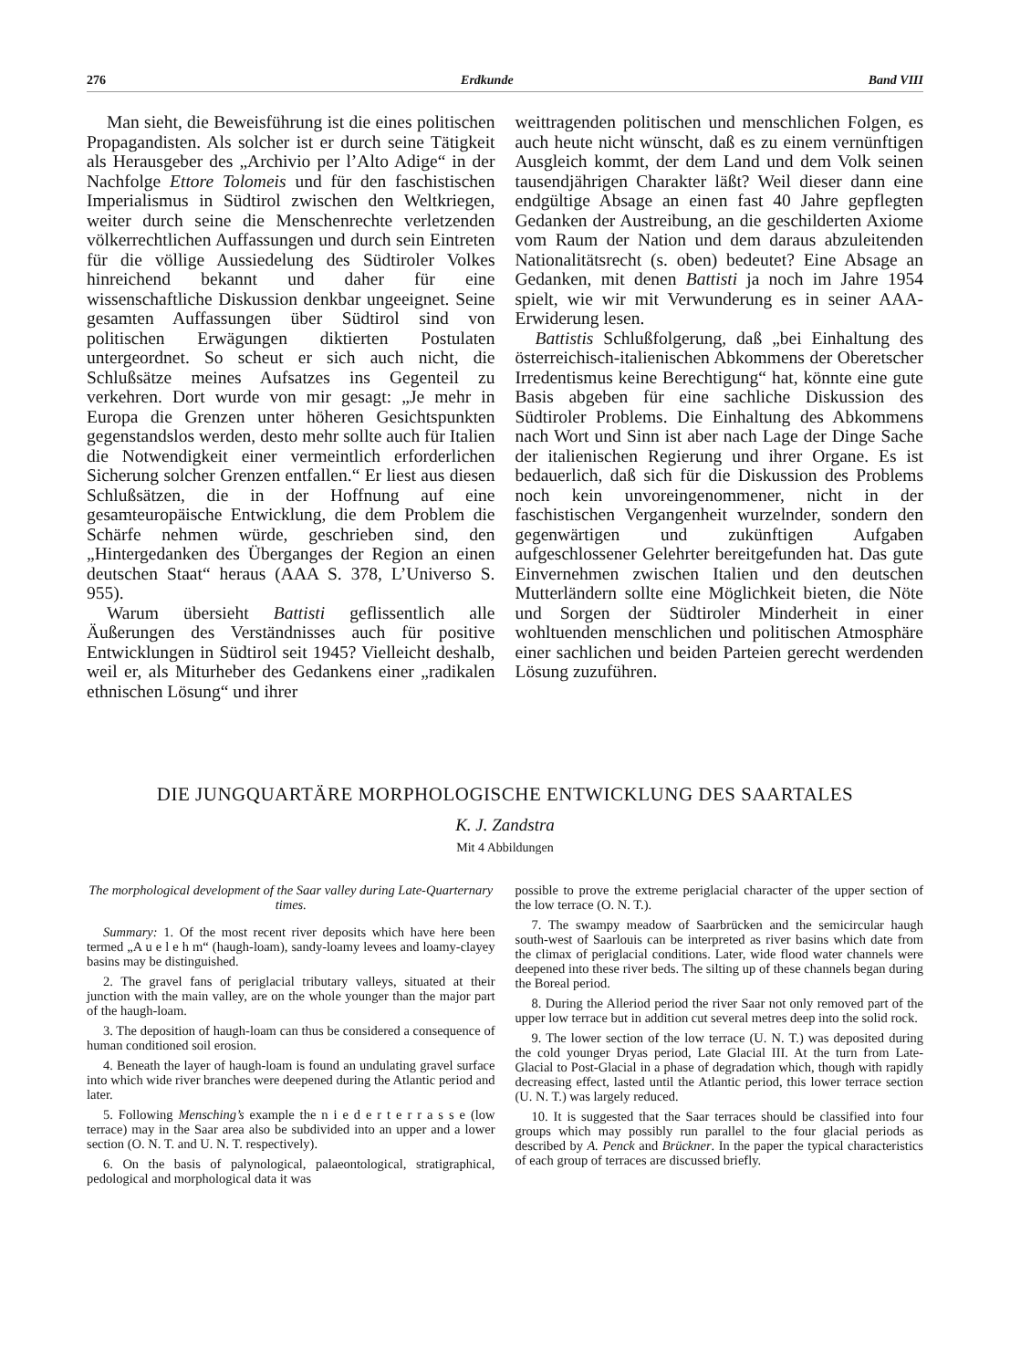276 Erdkunde Band VIII
Man sieht, die Beweisführung ist die eines politischen Propagandisten. Als solcher ist er durch seine Tätigkeit als Herausgeber des „Archivio per l’Alto Adige“ in der Nachfolge Ettore Tolomeis und für den faschistischen Imperialismus in Südtirol zwischen den Weltkriegen, weiter durch seine die Menschenrechte verletzenden völkerrechtlichen Auffassungen und durch sein Eintreten für die völlige Aussiedelung des Südtiroler Volkes hinreichend bekannt und daher für eine wissenschaftliche Diskussion denkbar ungeeignet. Seine gesamten Auffassungen über Südtirol sind von politischen Erwägungen diktierten Postulaten untergeordnet. So scheut er sich auch nicht, die Schlußsätze meines Aufsatzes ins Gegenteil zu verkehren. Dort wurde von mir gesagt: „Je mehr in Europa die Grenzen unter höheren Gesichtspunkten gegenstandslos werden, desto mehr sollte auch für Italien die Notwendigkeit einer vermeintlich erforderlichen Sicherung solcher Grenzen entfallen.“ Er liest aus diesen Schlußsätzen, die in der Hoffnung auf eine gesamteuropäische Entwicklung, die dem Problem die Schärfe nehmen würde, geschrieben sind, den „Hintergedanken des Überganges der Region an einen deutschen Staat“ heraus (AAA S. 378, L’Universo S. 955).
Warum übersieht Battisti geflissentlich alle Äußerungen des Verständnisses auch für positive Entwicklungen in Südtirol seit 1945? Vielleicht deshalb, weil er, als Miturheber des Gedankens einer „radikalen ethnischen Lösung“ und ihrer
weittragenden politischen und menschlichen Folgen, es auch heute nicht wünscht, daß es zu einem vernünftigen Ausgleich kommt, der dem Land und dem Volk seinen tausendjährigen Charakter läßt? Weil dieser dann eine endgültige Absage an einen fast 40 Jahre gepflegten Gedanken der Austreibung, an die geschilderten Axiome vom Raum der Nation und dem daraus abzuleitenden Nationalitätsrecht (s. oben) bedeutet? Eine Absage an Gedanken, mit denen Battisti ja noch im Jahre 1954 spielt, wie wir mit Verwunderung es in seiner AAA-Erwiderung lesen.
Battistis Schlußfolgerung, daß „bei Einhaltung des österreichisch-italienischen Abkommens der Oberetscher Irredentismus keine Berechtigung“ hat, könnte eine gute Basis abgeben für eine sachliche Diskussion des Südtiroler Problems. Die Einhaltung des Abkommens nach Wort und Sinn ist aber nach Lage der Dinge Sache der italienischen Regierung und ihrer Organe. Es ist bedauerlich, daß sich für die Diskussion des Problems noch kein unvoreingenommener, nicht in der faschistischen Vergangenheit wurzelnder, sondern den gegenwärtigen und zukünftigen Aufgaben aufgeschlossener Gelehrter bereitgefunden hat. Das gute Einvernehmen zwischen Italien und den deutschen Mutterländern sollte eine Möglichkeit bieten, die Nöte und Sorgen der Südtiroler Minderheit in einer wohltuenden menschlichen und politischen Atmosphäre einer sachlichen und beiden Parteien gerecht werdenden Lösung zuzuführen.
DIE JUNGQUARTÄRE MORPHOLOGISCHE ENTWICKLUNG DES SAARTALES
K. J. Zandstra
Mit 4 Abbildungen
The morphological development of the Saar valley during Late-Quarternary times.
Summary: 1. Of the most recent river deposits which have here been termed „A u e l e h m“ (haugh-loam), sandy-loamy levees and loamy-clayey basins may be distinguished.
2. The gravel fans of periglacial tributary valleys, situated at their junction with the main valley, are on the whole younger than the major part of the haugh-loam.
3. The deposition of haugh-loam can thus be considered a consequence of human conditioned soil erosion.
4. Beneath the layer of haugh-loam is found an undulating gravel surface into which wide river branches were deepened during the Atlantic period and later.
5. Following Mensching’s example the n i e d e r t e r r a s s e (low terrace) may in the Saar area also be subdivided into an upper and a lower section (O. N. T. and U. N. T. respectively).
6. On the basis of palynological, palaeontological, stratigraphical, pedological and morphological data it was
possible to prove the extreme periglacial character of the upper section of the low terrace (O. N. T.).
7. The swampy meadow of Saarbrücken and the semicircular haugh south-west of Saarlouis can be interpreted as river basins which date from the climax of periglacial conditions. Later, wide flood water channels were deepened into these river beds. The silting up of these channels began during the Boreal period.
8. During the Alleriod period the river Saar not only removed part of the upper low terrace but in addition cut several metres deep into the solid rock.
9. The lower section of the low terrace (U. N. T.) was deposited during the cold younger Dryas period, Late Glacial III. At the turn from Late-Glacial to Post-Glacial in a phase of degradation which, though with rapidly decreasing effect, lasted until the Atlantic period, this lower terrace section (U. N. T.) was largely reduced.
10. It is suggested that the Saar terraces should be classified into four groups which may possibly run parallel to the four glacial periods as described by A. Penck and Brückner. In the paper the typical characteristics of each group of terraces are discussed briefly.